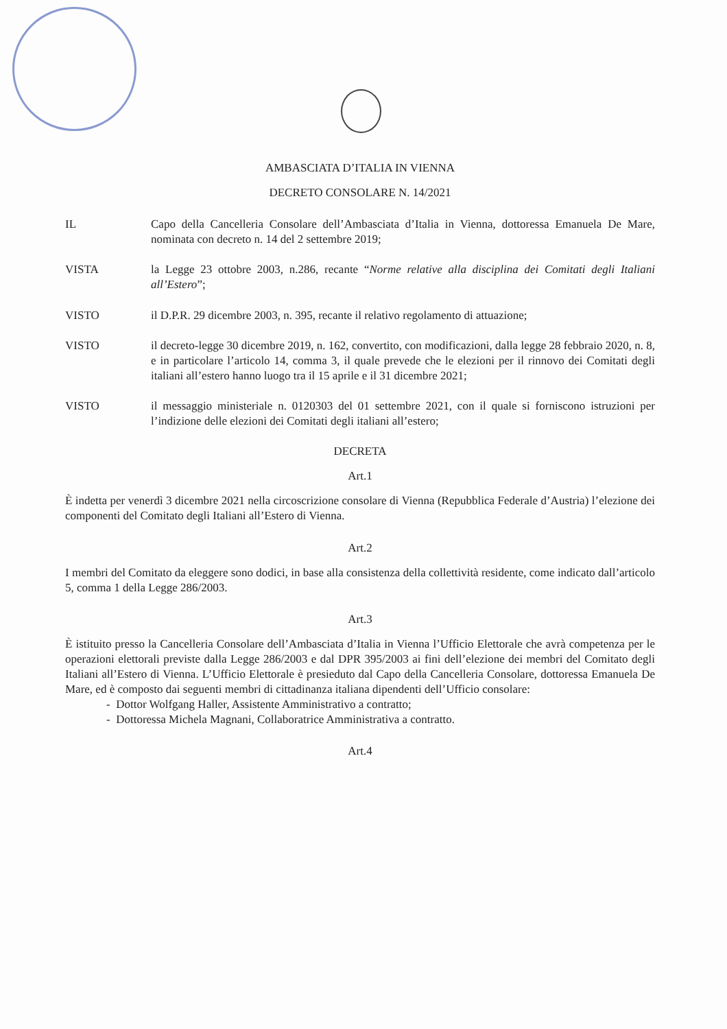AMBASCIATA D’ITALIA IN VIENNA
DECRETO CONSOLARE N. 14/2021
IL Capo della Cancelleria Consolare dell’Ambasciata d’Italia in Vienna, dottoressa Emanuela De Mare, nominata con decreto n. 14 del 2 settembre 2019;
VISTA la Legge 23 ottobre 2003, n.286, recante “Norme relative alla disciplina dei Comitati degli Italiani all’Estero”;
VISTO il D.P.R. 29 dicembre 2003, n. 395, recante il relativo regolamento di attuazione;
VISTO il decreto-legge 30 dicembre 2019, n. 162, convertito, con modificazioni, dalla legge 28 febbraio 2020, n. 8, e in particolare l’articolo 14, comma 3, il quale prevede che le elezioni per il rinnovo dei Comitati degli italiani all’estero hanno luogo tra il 15 aprile e il 31 dicembre 2021;
VISTO il messaggio ministeriale n. 0120303 del 01 settembre 2021, con il quale si forniscono istruzioni per l’indizione delle elezioni dei Comitati degli italiani all’estero;
DECRETA
Art.1
È indetta per venerdì 3 dicembre 2021 nella circoscrizione consolare di Vienna (Repubblica Federale d’Austria) l’elezione dei componenti del Comitato degli Italiani all’Estero di Vienna.
Art.2
I membri del Comitato da eleggere sono dodici, in base alla consistenza della collettività residente, come indicato dall’articolo 5, comma 1 della Legge 286/2003.
Art.3
È istituito presso la Cancelleria Consolare dell’Ambasciata d’Italia in Vienna l’Ufficio Elettorale che avrà competenza per le operazioni elettorali previste dalla Legge 286/2003 e dal DPR 395/2003 ai fini dell’elezione dei membri del Comitato degli Italiani all’Estero di Vienna. L’Ufficio Elettorale è presieduto dal Capo della Cancelleria Consolare, dottoressa Emanuela De Mare, ed è composto dai seguenti membri di cittadinanza italiana dipendenti dell’Ufficio consolare:
- Dottor Wolfgang Haller, Assistente Amministrativo a contratto;
- Dottoressa Michela Magnani, Collaboratrice Amministrativa a contratto.
Art.4